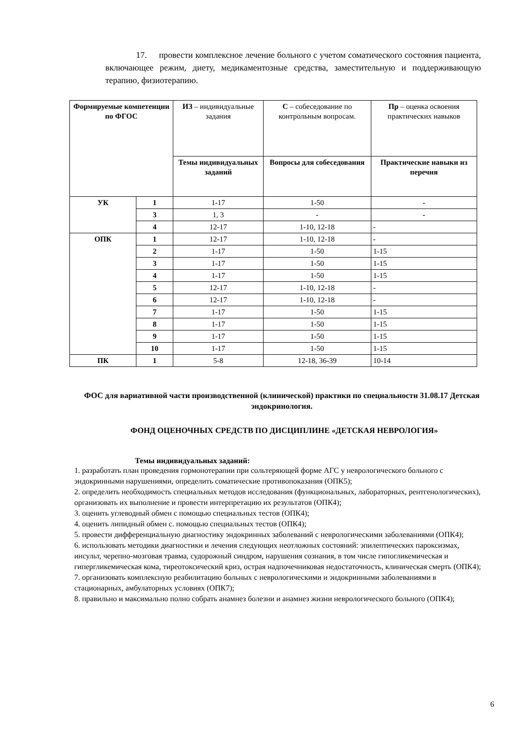17. провести комплексное лечение больного с учетом соматического состояния пациента, включающее режим, диету, медикаментозные средства, заместительную и поддерживающую терапию, физиотерапию.
| Формируемые компетенции по ФГОС | | ИЗ – индивидуальные задания | С – собеседование по контрольным вопросам. | Пр – оценка освоения практических навыков |
| | | Темы индивидуальных заданий | Вопросы для собеседования | Практические навыки из перечня |
| УК | 1 | 1-17 | 1-50 | - |
| | 3 | 1, 3 | - | - |
| | 4 | 12-17 | 1-10, 12-18 | - |
| ОПК | 1 | 12-17 | 1-10, 12-18 | - |
| | 2 | 1-17 | 1-50 | 1-15 |
| | 3 | 1-17 | 1-50 | 1-15 |
| | 4 | 1-17 | 1-50 | 1-15 |
| | 5 | 12-17 | 1-10, 12-18 | - |
| | 6 | 12-17 | 1-10, 12-18 | - |
| | 7 | 1-17 | 1-50 | 1-15 |
| | 8 | 1-17 | 1-50 | 1-15 |
| | 9 | 1-17 | 1-50 | 1-15 |
| | 10 | 1-17 | 1-50 | 1-15 |
| ПК | 1 | 5-8 | 12-18, 36-39 | 10-14 |
ФОС для вариативной части производственной (клинической) практики по специальности 31.08.17 Детская эндокринология.
ФОНД ОЦЕНОЧНЫХ СРЕДСТВ ПО ДИСЦИПЛИНЕ «ДЕТСКАЯ НЕВРОЛОГИЯ»
Темы индивидуальных заданий:
1. разработать план проведения гормонотерапии при сольтеряющей форме АГС у неврологического больного с эндокринными нарушениями, определить соматические противопоказания (ОПК5);
2. определить необходимость специальных методов исследования (функциональных, лабораторных, рентгенологических), организовать их выполнение и провести интерпретацию их результатов (ОПК4);
3. оценить углеводный обмен с помощью специальных тестов (ОПК4);
4. оценить липидный обмен с. помощью специальных тестов (ОПК4);
5. провести дифференциальную диагностику эндокринных заболеваний с неврологическими заболеваниями (ОПК4);
6. использовать методики диагностики и лечения следующих неотложных состояний: эпилептических пароксизмах, инсульт, черепно-мозговая травма, судорожный синдром, нарушения сознания, в том числе гипогликемическая и гипергликемическая кома, тиреотоксический криз, острая надпочечниковая недостаточность, клиническая смерть (ОПК4);
7. организовать комплексную реабилитацию больных с неврологическими и эндокринными заболеваниями в стационарных, амбулаторных условиях (ОПК7);
8. правильно и максимально полно собрать анамнез болезни и анамнез жизни неврологического больного (ОПК4);
6